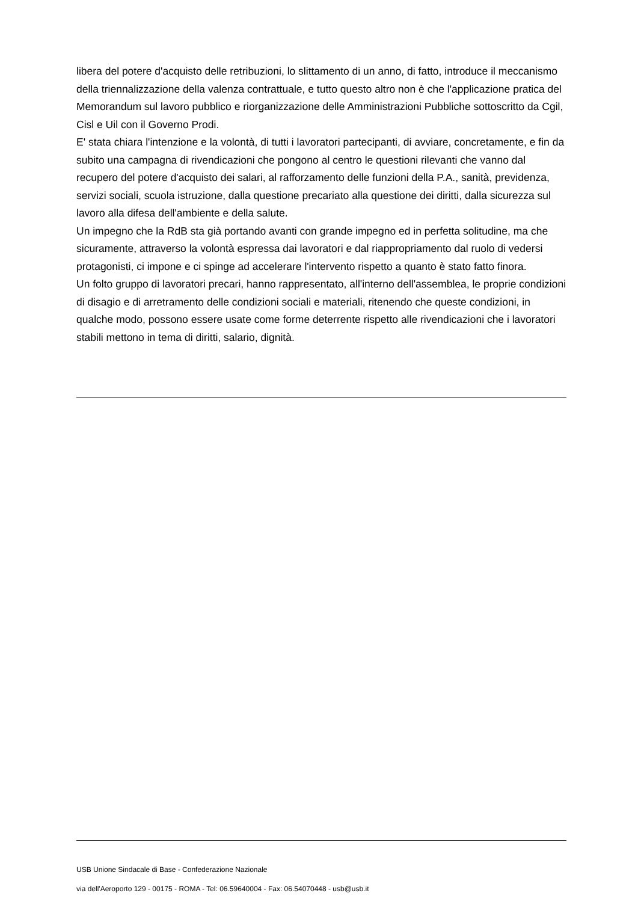libera del potere d'acquisto delle retribuzioni, lo slittamento di un anno, di fatto, introduce il meccanismo della triennalizzazione della valenza contrattuale, e tutto questo altro non è che l'applicazione pratica del Memorandum sul lavoro pubblico e riorganizzazione delle Amministrazioni Pubbliche sottoscritto da Cgil, Cisl e Uil con il Governo Prodi.
E' stata chiara l'intenzione e la volontà, di tutti i lavoratori partecipanti, di avviare, concretamente, e fin da subito una campagna di rivendicazioni che pongono al centro le questioni rilevanti che vanno dal recupero del potere d'acquisto dei salari, al rafforzamento delle funzioni della P.A., sanità, previdenza, servizi sociali, scuola istruzione, dalla questione precariato alla questione dei diritti, dalla sicurezza sul lavoro alla difesa dell'ambiente e della salute.
Un impegno che la RdB sta già portando avanti con grande impegno ed in perfetta solitudine, ma che sicuramente, attraverso la volontà espressa dai lavoratori e dal riappropriamento dal ruolo di vedersi protagonisti, ci impone e ci spinge ad accelerare l'intervento rispetto a quanto è stato fatto finora.
Un folto gruppo di lavoratori precari, hanno rappresentato, all'interno dell'assemblea, le proprie condizioni di disagio e di arretramento delle condizioni sociali e materiali, ritenendo che queste condizioni, in qualche modo, possono essere usate come forme deterrente rispetto alle rivendicazioni che i lavoratori stabili mettono in tema di diritti, salario, dignità.
USB Unione Sindacale di Base - Confederazione Nazionale
via dell'Aeroporto 129 - 00175 - ROMA - Tel: 06.59640004 - Fax: 06.54070448 - usb@usb.it